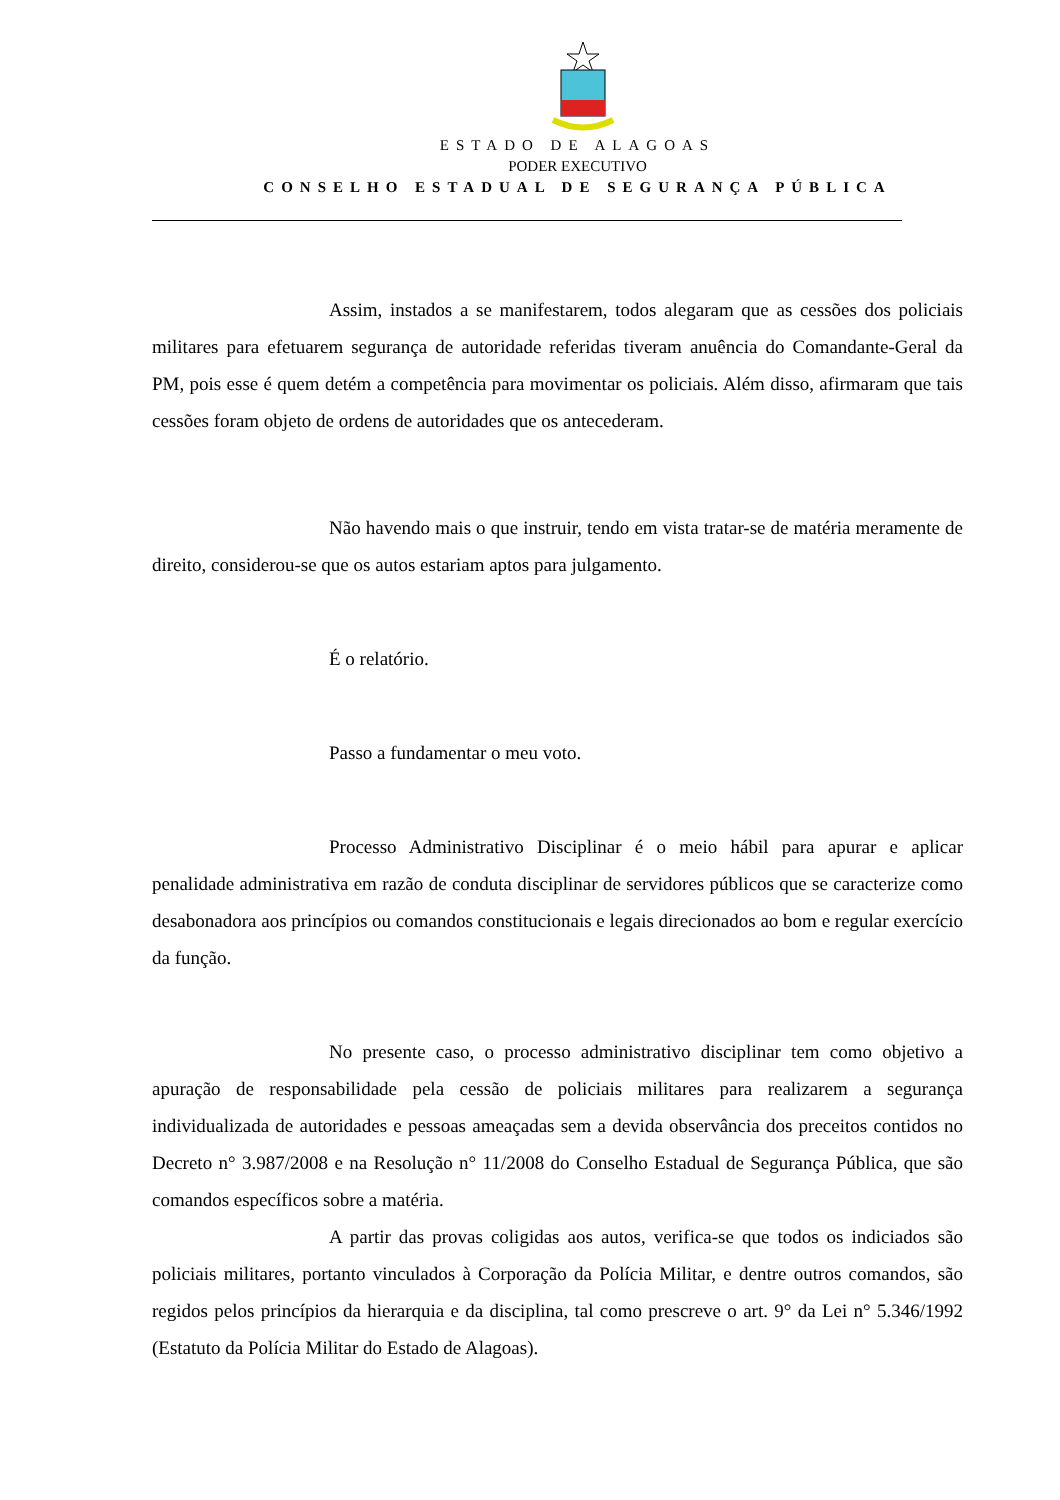ESTADO DE ALAGOAS
PODER EXECUTIVO
CONSELHO ESTADUAL DE SEGURANÇA PÚBLICA
Assim, instados a se manifestarem, todos alegaram que as cessões dos policiais militares para efetuarem segurança de autoridade referidas tiveram anuência do Comandante-Geral da PM, pois esse é quem detém a competência para movimentar os policiais. Além disso, afirmaram que tais cessões foram objeto de ordens de autoridades que os antecederam.
Não havendo mais o que instruir, tendo em vista tratar-se de matéria meramente de direito, considerou-se que os autos estariam aptos para julgamento.
É o relatório.
Passo a fundamentar o meu voto.
Processo Administrativo Disciplinar é o meio hábil para apurar e aplicar penalidade administrativa em razão de conduta disciplinar de servidores públicos que se caracterize como desabonadora aos princípios ou comandos constitucionais e legais direcionados ao bom e regular exercício da função.
No presente caso, o processo administrativo disciplinar tem como objetivo a apuração de responsabilidade pela cessão de policiais militares para realizarem a segurança individualizada de autoridades e pessoas ameaçadas sem a devida observância dos preceitos contidos no Decreto n° 3.987/2008 e na Resolução n° 11/2008 do Conselho Estadual de Segurança Pública, que são comandos específicos sobre a matéria.
A partir das provas coligidas aos autos, verifica-se que todos os indiciados são policiais militares, portanto vinculados à Corporação da Polícia Militar, e dentre outros comandos, são regidos pelos princípios da hierarquia e da disciplina, tal como prescreve o art. 9° da Lei n° 5.346/1992 (Estatuto da Polícia Militar do Estado de Alagoas).